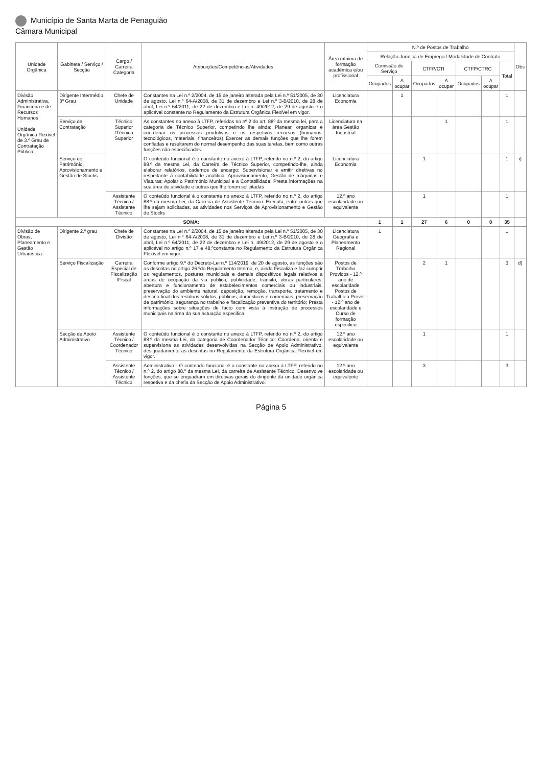Município de Santa Marta de Penaguião
Câmara Municipal
| Unidade Orgânica | Gabinete / Serviço / Secção | Cargo / Carreira Categoria | Atribuições/Competências/Atividades | Área mínima de formação académica e/ou profissional | N.º de Postos de Trabalho | | | | | | | Obs |
| --- | --- | --- | --- | --- | --- | --- | --- | --- | --- | --- | --- | --- |
| | | | | | Relação Jurídica de Emprego / Modalidade de Contrato | | | | | | | |
| | | | | | Comissão de Serviço | | CTFP/CTI | | CTFP/CTRC | | Total | |
| | | | | | Ocupados | A ocupar | Ocupados | A ocupar | Ocupados | A ocupar | | |
| Divisão Administrativa, Financeira e de Recursos Humanos Unidade Orgânica Flexível de 3.º Grau de Contratação Pública | Dirigente Intermédio 3º Grau | Chefe de Unidade | Constantes na Lei n.º 2/2004, de 15 de janeiro alterada pela Lei n.º 51/2005, de 30 de agosto, Lei n.º 64-A/2008, de 31 de dezembro e Lei n.º 3-B/2010, de 28 de abril, Lei n.º 64/2011, de 22 de dezembro e Lei n. 49/2012, de 29 de agosto e o aplicável constante no Regulamento da Estrutura Orgânica Flexível em vigor. | Licenciatura Economia | | 1 | | | | | 1 | |
| | Serviço de Contratação | Técnico Superior /Técnico Superior | As constantes no anexo à LTFP, referidas no nº 2 do art. 88º da mesma lei, para a categoria de Técnico Superior, competindo lhe ainda: Planear, organizar e coordenar os processos produtivos e os respetivos recursos (humanos, tecnológicos, materiais, financeiros) Exercer as demais funções que lhe forem confiadas e resultarem do normal desempenho das suas tarefas, bem como outras funções não especificadas. | Licenciatura na área Gestão Industrial | | | | 1 | | | 1 | |
| | Serviço de Património, Aprovisionamento e Gestão de Stocks | | O conteúdo funcional é o constante no anexo à LTFP, referido no n.º 2, do artigo 88.º da mesma Lei, da Carreira de Técnico Superior, competindo-lhe, ainda elaborar relatórios, cadernos de encargo; Supervisionar e emitir diretivas no respeitante à contabilidade analítica, Aprovisionamento, Gestão de máquinas e Viaturas; Apoiar o Património Municipal e a Contabilidade; Presta informações na sua área de atividade e outras que lhe forem solicitadas | Licenciatura Economia | | | 1 | | | | 1 | i) |
| | | Assistente Técnico / Assistente Técnico | O conteúdo funcional é o constante no anexo à LTFP, referido no n.º 2, do artigo 88.º da mesma Lei, da Carreira de Assistente Técnico: Executa, entre outras que lhe sejam solicitadas, as atividades nos Serviços de Aprovisionamento e Gestão de Stocks | 12.º ano escolaridade ou equivalente | | | 1 | | | | 1 | |
| SOMA: | | | | | 1 | 1 | 27 | 6 | 0 | 0 | 35 | |
| Divisão de Obras, Planeamento e Gestão Urbanística | Dirigente 2.º grau | Chefe de Divisão | Constantes na Lei n.º 2/2004, de 15 de janeiro alterada pela Lei n.º 51/2005, de 30 de agosto, Lei n.º 64-A/2008, de 31 de dezembro e Lei n.º 3-B/2010, de 28 de abril, Lei n.º 64/2011, de 22 de dezembro e Lei n. 49/2012, de 29 de agosto e o aplicável no artigo n.º 17 e 48.ºconstante no Regulamento da Estrutura Orgânica Flexível em vigor. | Licenciatura Geografia e Planeamento Regional | 1 | | | | | | 1 | |
| | Serviço Fiscalização | Carreira Especial de Fiscalização /Fiscal | Conforme artigo 9.º do Decreto-Lei n.º 114/2019, de 20 de agosto, as funções são as descritas no artigo 26.ºdo Regulamento Interno, e, ainda Fiscaliza e faz cumprir os regulamentos, posturas municipais e demais dispositivos legais relativos a áreas de ocupação da via publica, publicidade, trânsito, obras particulares, abertura e funcionamento de estabelecimentos comerciais ou industriais, preservação do ambiente natural, deposição, remoção, transporte, tratamento e destino final dos resíduos sólidos, públicos, domésticos e comerciais, preservação de património, segurança no trabalho e fiscalização preventiva do território; Presta informações sobre situações de facto com vista à instrução de processos municipais na área da sua actuação especifica. | Postos de Trabalho Providos - 12.º ano de escolaridade Postos de Trabalho a Prover - 12.º ano de escolaridade e Curso de formação especifico | | | 2 | 1 | | | 3 | d) |
| | Secção de Apoio Administrativo | Assistente Técnico / Coordenador Técnico | O conteúdo funcional é o constante no anexo à LTFP, referido no n.º 2, do artigo 88.º da mesma Lei, da categoria de Coordenador Técnico: Coordena, orienta e supervisiona as atividades desenvolvidas na Secção de Apoio Administrativo, designadamente as descritas no Regulamento da Estrutura Orgânica Flexível em vigor. | 12.º ano escolaridade ou equivalente | | | 1 | | | | 1 | |
| | | Assistente Técnico / Assistente Técnico | Administrativo - O conteúdo funcional é o constante no anexo à LTFP, referido no n.º 2, do artigo 88.º da mesma Lei, da carreira de Assistente Técnico: Desenvolve funções, que se enquadram em diretivas gerais do dirigente da unidade orgânica respetiva e da chefia da Secção de Apoio Administrativo. | 12.º ano escolaridade ou equivalente | | | 3 | | | | 3 | |
Página 5